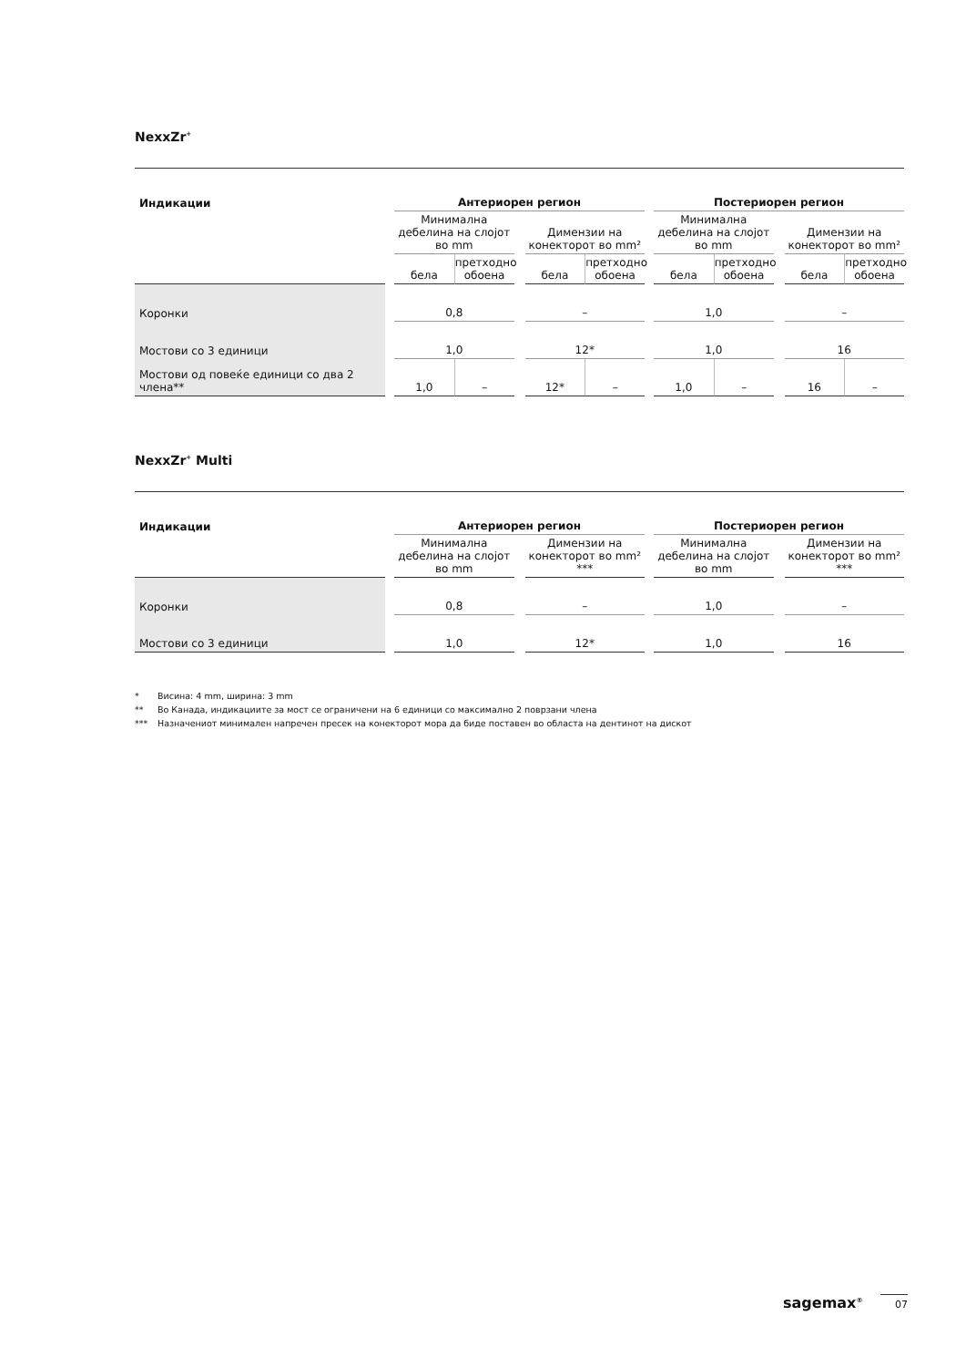NexxZr<sup>+</sup>
| Индикации | | Антериорен регион | | | | | | Постериорен регион | | | | |
| --- | --- | --- | --- | --- | --- | --- | --- | --- | --- | --- | --- | --- |
| | | Минимална дебелина на слојот во mm | | | Димензии на конекторот во mm² | | | Минимална дебелина на слојот во mm | | | Димензии на конекторот во mm² | |
| | | бела | претходно обоена | | бела | претходно обоена | | бела | претходно обоена | | бела | претходно обоена |
| Коронки | | 0,8 | | | – | | | 1,0 | | | – | |
| Мостови со 3 единици | | 1,0 | | | 12* | | | 1,0 | | | 16 | |
| Мостови од повеќе единици со два 2 члена** | | 1,0 | – | | 12* | – | | 1,0 | – | | 16 | – |
NexxZr<sup>+</sup> Multi
| Индикации | | Антериорен регион | | | | Постериорен регион | | |
| --- | --- | --- | --- | --- | --- | --- | --- | --- |
| | | Минимална дебелина на слојот во mm | | Димензии на конекторот во mm² *** | | Минимална дебелина на слојот во mm | | Димензии на конекторот во mm² *** |
| Коронки | | 0,8 | | – | | 1,0 | | – |
| Мостови со 3 единици | | 1,0 | | 12* | | 1,0 | | 16 |
* Висина: 4 mm, ширина: 3 mm
** Во Канада, индикациите за мост се ограничени на 6 единици со максимално 2 поврзани члена
*** Назначениот минимален напречен пресек на конекторот мора да биде поставен во областа на дентинот на дискот
sagemax<sup>®</sup> 07